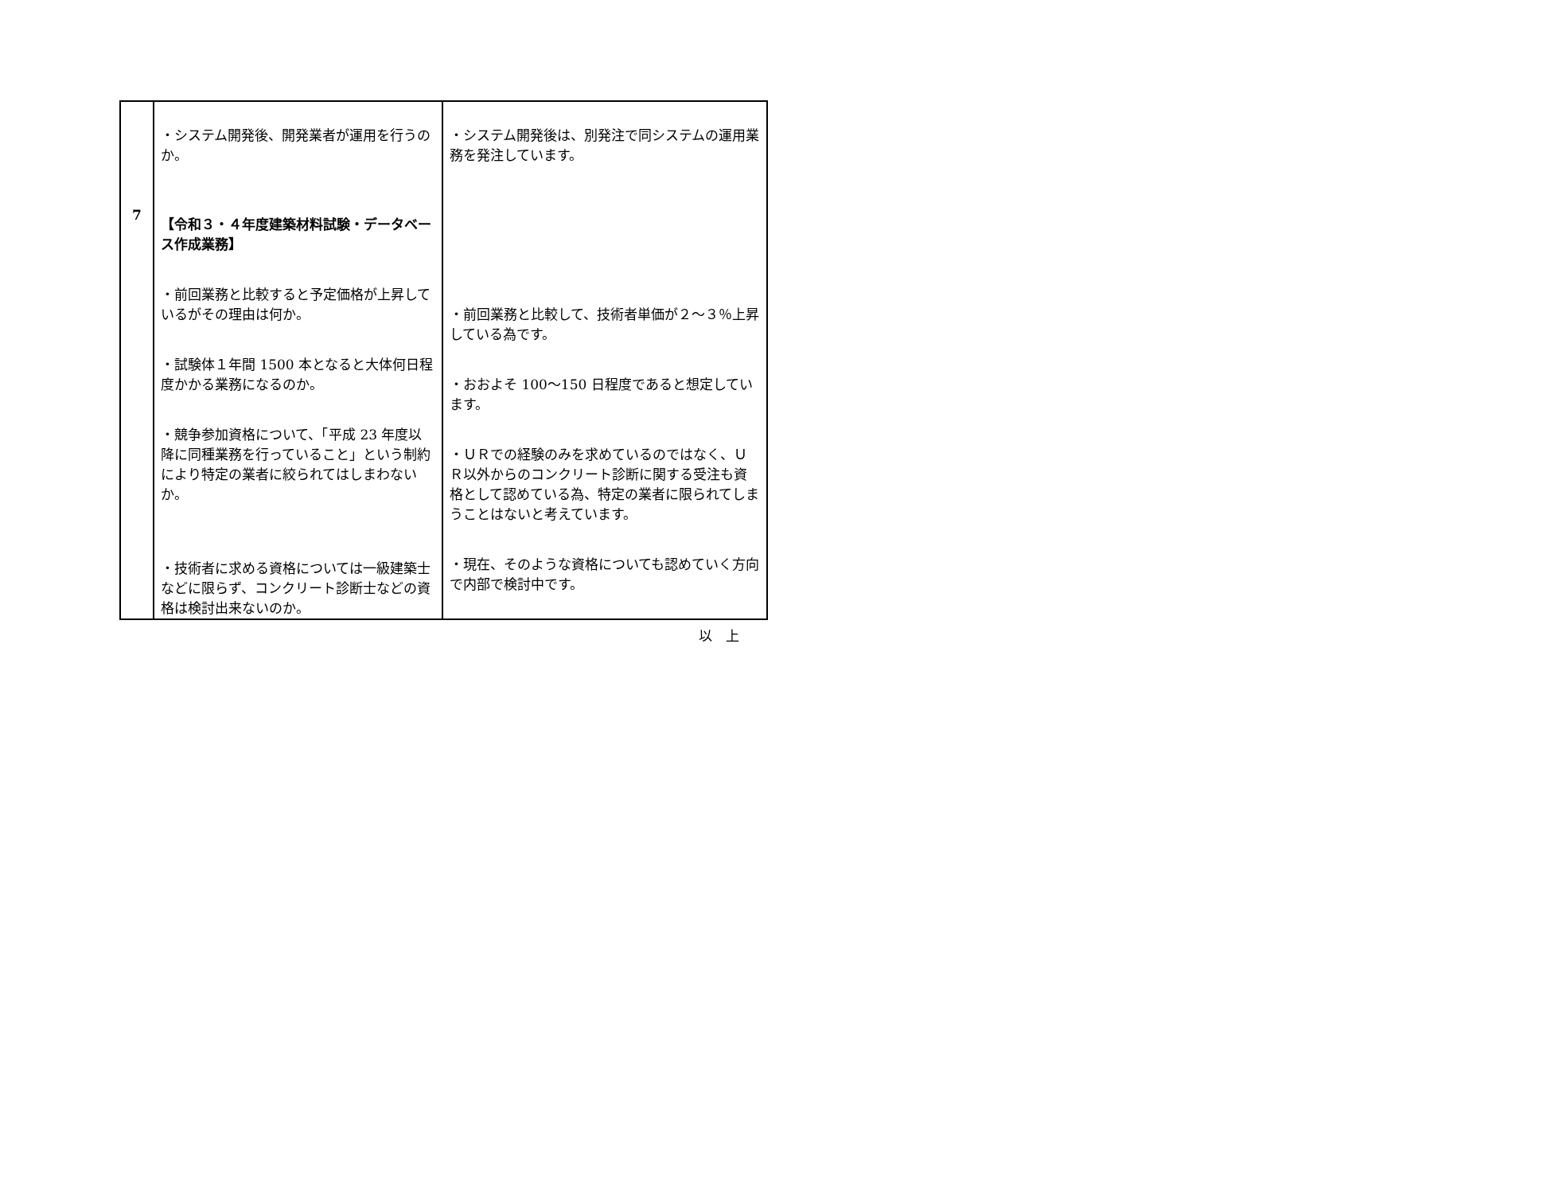| 7 | ・システム開発後、開発業者が運用を行うのか。 【令和３・４年度建築材料試験・データベース作成業務】 ・前回業務と比較すると予定価格が上昇しているがその理由は何か。 ・試験体１年間 1500 本となると大体何日程度かかる業務になるのか。 ・競争参加資格について、「平成 23 年度以降に同種業務を行っていること」という制約により特定の業者に絞られてはしまわないか。 ・技術者に求める資格については一級建築士などに限らず、コンクリート診断士などの資格は検討出来ないのか。 | ・システム開発後は、別発注で同システムの運用業務を発注しています。 ・前回業務と比較して、技術者単価が２～３％上昇している為です。 ・おおよそ 100～150 日程度であると想定しています。 ・ＵＲでの経験のみを求めているのではなく、ＵＲ以外からのコンクリート診断に関する受注も資格として認めている為、特定の業者に限られてしまうことはないと考えています。 ・現在、そのような資格についても認めていく方向で内部で検討中です。 |
以　上